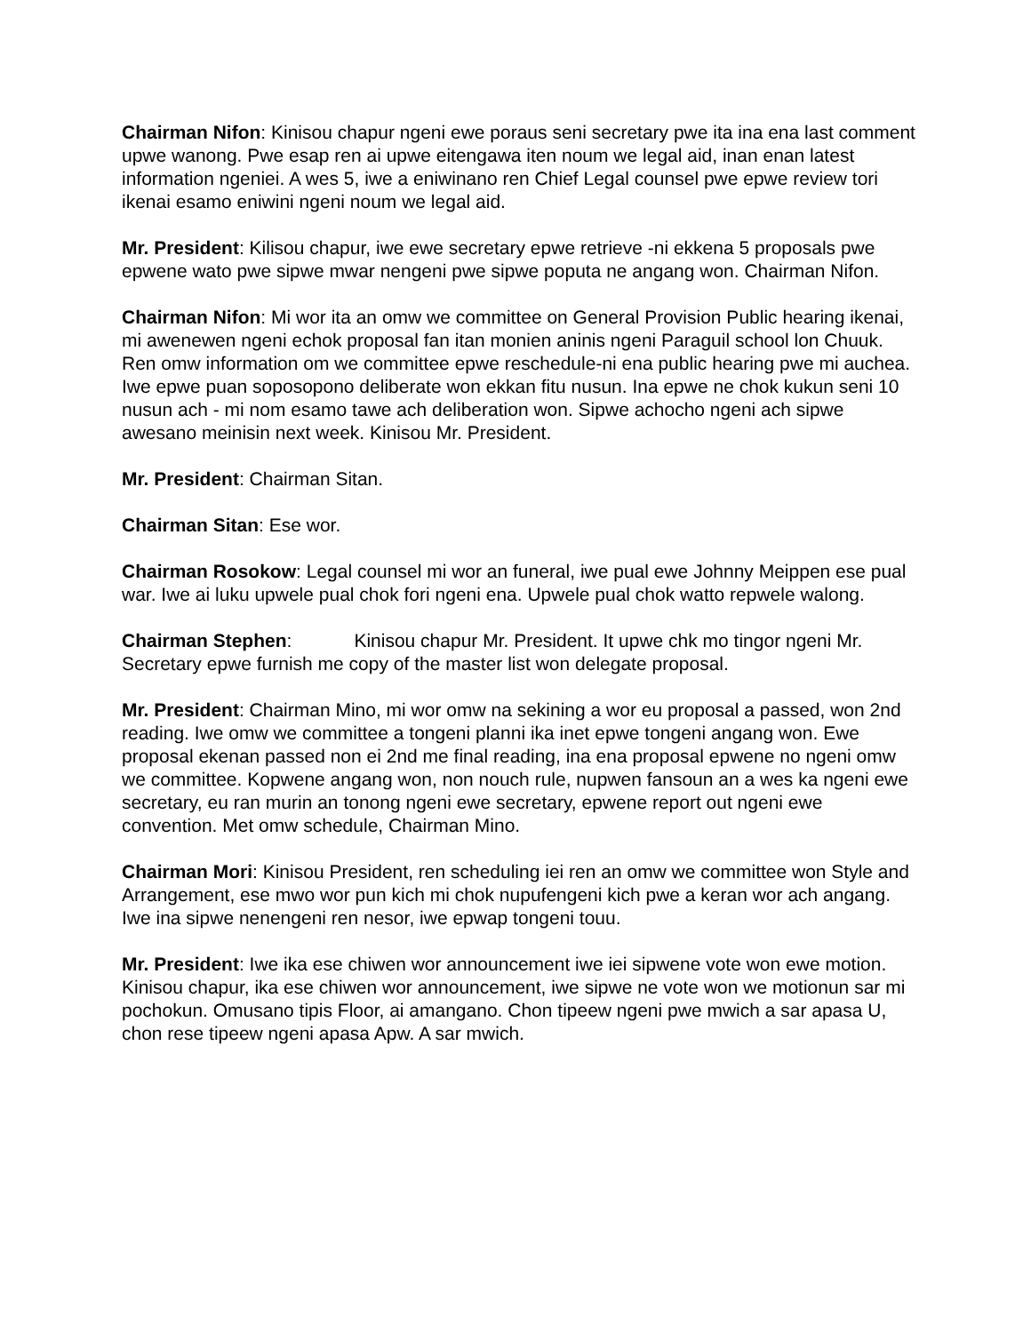Chairman Nifon: Kinisou chapur ngeni ewe poraus seni secretary pwe ita ina ena last comment upwe wanong. Pwe esap ren ai upwe eitengawa iten noum we legal aid, inan enan latest information ngeniei. A wes 5, iwe a eniwinano ren Chief Legal counsel pwe epwe review tori ikenai esamo eniwini ngeni noum we legal aid.
Mr. President: Kilisou chapur, iwe ewe secretary epwe retrieve -ni ekkena 5 proposals pwe epwene wato pwe sipwe mwar nengeni pwe sipwe poputa ne angang won. Chairman Nifon.
Chairman Nifon: Mi wor ita an omw we committee on General Provision Public hearing ikenai, mi awenewen ngeni echok proposal fan itan monien aninis ngeni Paraguil school lon Chuuk. Ren omw information om we committee epwe reschedule-ni ena public hearing pwe mi auchea. Iwe epwe puan soposopono deliberate won ekkan fitu nusun. Ina epwe ne chok kukun seni 10 nusun ach - mi nom esamo tawe ach deliberation won. Sipwe achocho ngeni ach sipwe awesano meinisin next week. Kinisou Mr. President.
Mr. President: Chairman Sitan.
Chairman Sitan: Ese wor.
Chairman Rosokow: Legal counsel mi wor an funeral, iwe pual ewe Johnny Meippen ese pual war. Iwe ai luku upwele pual chok fori ngeni ena. Upwele pual chok watto repwele walong.
Chairman Stephen: Kinisou chapur Mr. President. It upwe chk mo tingor ngeni Mr. Secretary epwe furnish me copy of the master list won delegate proposal.
Mr. President: Chairman Mino, mi wor omw na sekining a wor eu proposal a passed, won 2nd reading. Iwe omw we committee a tongeni planni ika inet epwe tongeni angang won. Ewe proposal ekenan passed non ei 2nd me final reading, ina ena proposal epwene no ngeni omw we committee. Kopwene angang won, non nouch rule, nupwen fansoun an a wes ka ngeni ewe secretary, eu ran murin an tonong ngeni ewe secretary, epwene report out ngeni ewe convention. Met omw schedule, Chairman Mino.
Chairman Mori: Kinisou President, ren scheduling iei ren an omw we committee won Style and Arrangement, ese mwo wor pun kich mi chok nupufengeni kich pwe a keran wor ach angang. Iwe ina sipwe nenengeni ren nesor, iwe epwap tongeni touu.
Mr. President: Iwe ika ese chiwen wor announcement iwe iei sipwene vote won ewe motion. Kinisou chapur, ika ese chiwen wor announcement, iwe sipwe ne vote won we motionun sar mi pochokun. Omusano tipis Floor, ai amangano. Chon tipeew ngeni pwe mwich a sar apasa U, chon rese tipeew ngeni apasa Apw. A sar mwich.